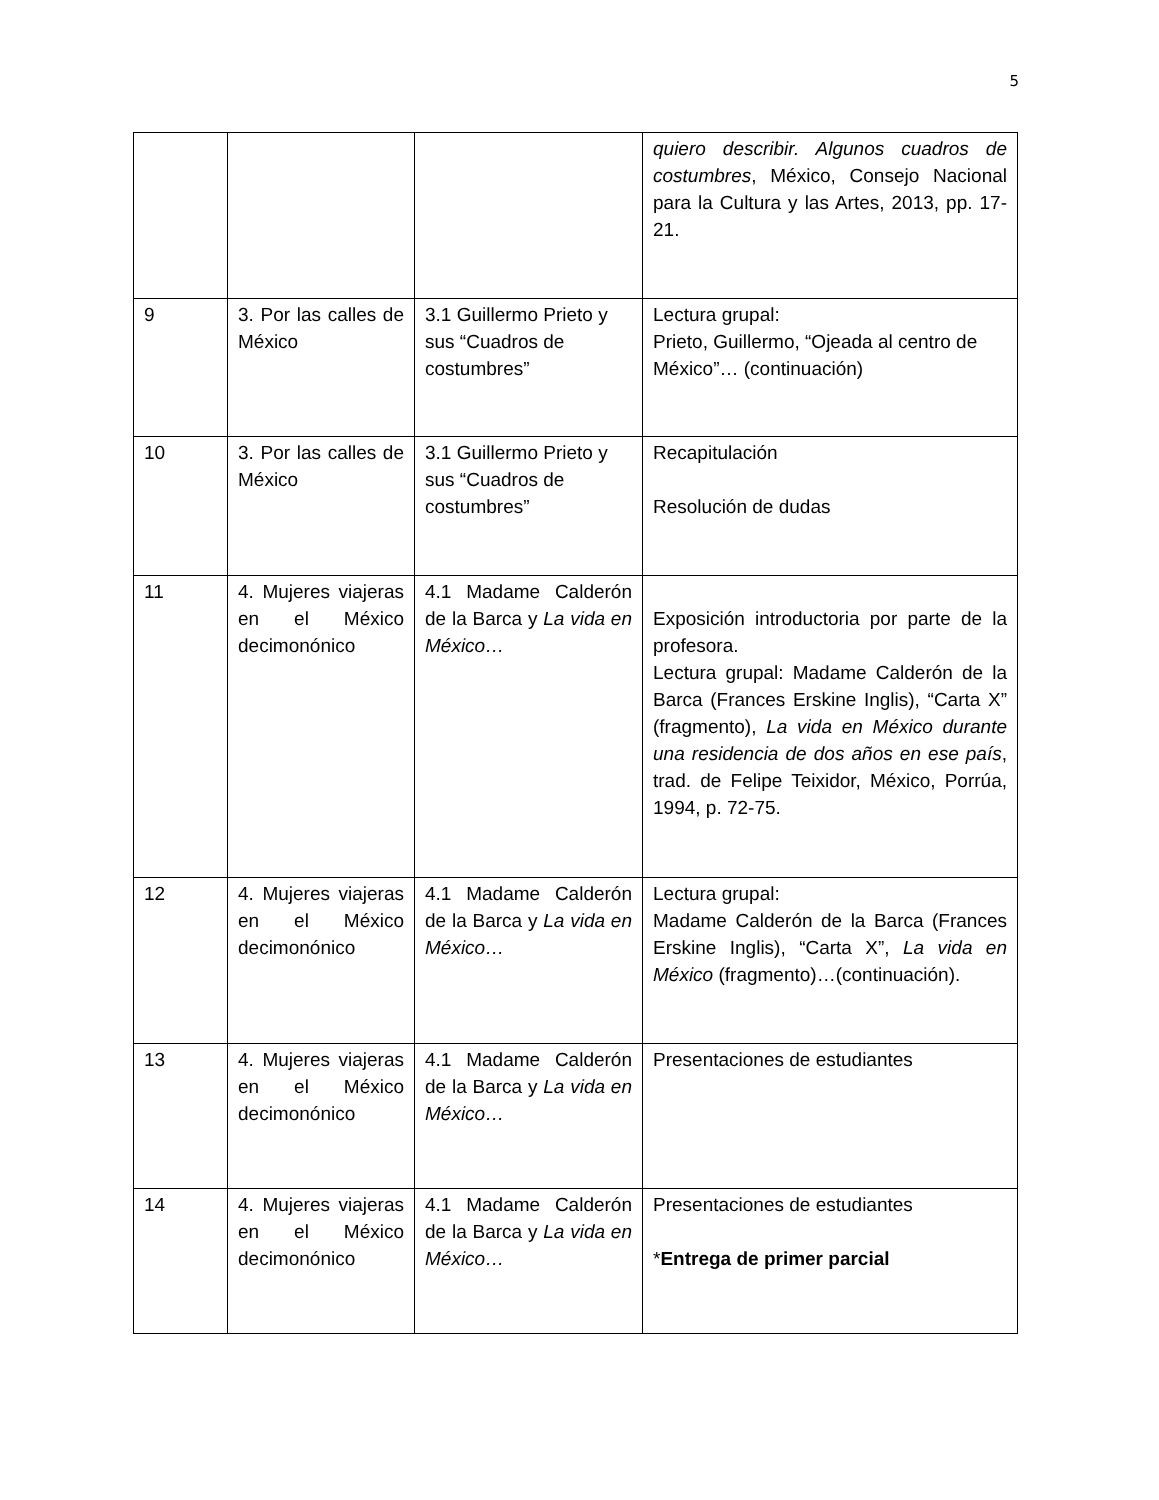5
| | | | quiero describir. Algunos cuadros de costumbres , México, Consejo Nacional para la Cultura y las Artes, 2013, pp. 17-21. |
| 9 | 3. Por las calles de México | 3.1 Guillermo Prieto y sus “Cuadros de costumbres” | Lectura grupal: Prieto, Guillermo, “Ojeada al centro de México”… (continuación) |
| 10 | 3. Por las calles de México | 3.1 Guillermo Prieto y sus “Cuadros de costumbres” | Recapitulación Resolución de dudas |
| 11 | 4. Mujeres viajeras en el México decimonónico | 4.1 Madame Calderón de la Barca y La vida en México… | Exposición introductoria por parte de la profesora. Lectura grupal: Madame Calderón de la Barca (Frances Erskine Inglis), “Carta X” (fragmento), La vida en México durante una residencia de dos años en ese país , trad. de Felipe Teixidor, México, Porrúa, 1994, p. 72-75. |
| 12 | 4. Mujeres viajeras en el México decimonónico | 4.1 Madame Calderón de la Barca y La vida en México… | Lectura grupal: Madame Calderón de la Barca (Frances Erskine Inglis), “Carta X”, La vida en México (fragmento)…(continuación). |
| 13 | 4. Mujeres viajeras en el México decimonónico | 4.1 Madame Calderón de la Barca y La vida en México… | Presentaciones de estudiantes |
| 14 | 4. Mujeres viajeras en el México decimonónico | 4.1 Madame Calderón de la Barca y La vida en México… | Presentaciones de estudiantes * Entrega de primer parcial |